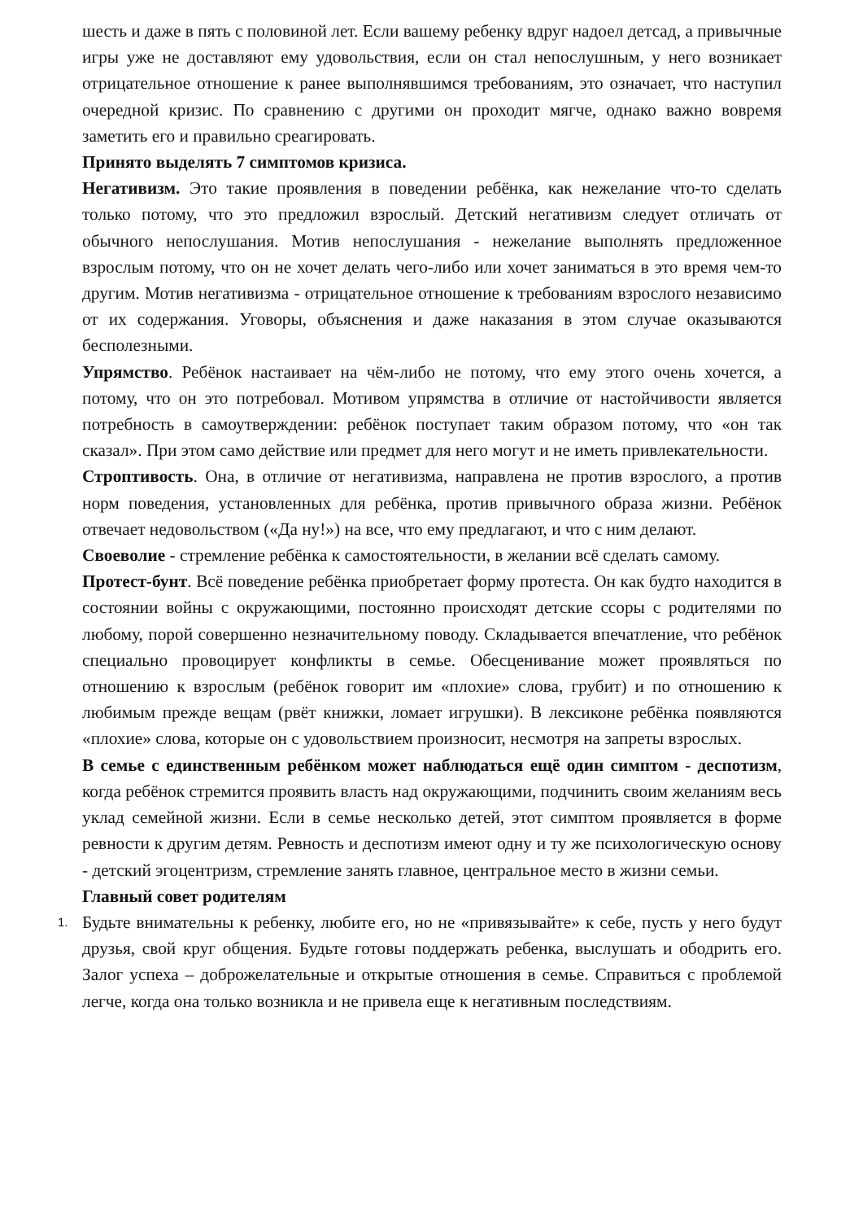шесть и даже в пять с половиной лет. Если вашему ребенку вдруг надоел детсад, а привычные игры уже не доставляют ему удовольствия, если он стал непослушным, у него возникает отрицательное отношение к ранее выполнявшимся требованиям, это означает, что наступил очередной кризис. По сравнению с другими он проходит мягче, однако важно вовремя заметить его и правильно среагировать.
Принято выделять 7 симптомов кризиса.
Негативизм. Это такие проявления в поведении ребёнка, как нежелание что-то сделать только потому, что это предложил взрослый. Детский негативизм следует отличать от обычного непослушания. Мотив непослушания - нежелание выполнять предложенное взрослым потому, что он не хочет делать чего-либо или хочет заниматься в это время чем-то другим. Мотив негативизма - отрицательное отношение к требованиям взрослого независимо от их содержания. Уговоры, объяснения и даже наказания в этом случае оказываются бесполезными.
Упрямство. Ребёнок настаивает на чём-либо не потому, что ему этого очень хочется, а потому, что он это потребовал. Мотивом упрямства в отличие от настойчивости является потребность в самоутверждении: ребёнок поступает таким образом потому, что «он так сказал». При этом само действие или предмет для него могут и не иметь привлекательности.
Строптивость. Она, в отличие от негативизма, направлена не против взрослого, а против норм поведения, установленных для ребёнка, против привычного образа жизни. Ребёнок отвечает недовольством («Да ну!») на все, что ему предлагают, и что с ним делают.
Своеволие - стремление ребёнка к самостоятельности, в желании всё сделать самому.
Протест-бунт. Всё поведение ребёнка приобретает форму протеста. Он как будто находится в состоянии войны с окружающими, постоянно происходят детские ссоры с родителями по любому, порой совершенно незначительному поводу. Складывается впечатление, что ребёнок специально провоцирует конфликты в семье. Обесценивание может проявляться по отношению к взрослым (ребёнок говорит им «плохие» слова, грубит) и по отношению к любимым прежде вещам (рвёт книжки, ломает игрушки). В лексиконе ребёнка появляются «плохие» слова, которые он с удовольствием произносит, несмотря на запреты взрослых.
В семье с единственным ребёнком может наблюдаться ещё один симптом - деспотизм, когда ребёнок стремится проявить власть над окружающими, подчинить своим желаниям весь уклад семейной жизни. Если в семье несколько детей, этот симптом проявляется в форме ревности к другим детям. Ревность и деспотизм имеют одну и ту же психологическую основу - детский эгоцентризм, стремление занять главное, центральное место в жизни семьи.
Главный совет родителям
1.
Будьте внимательны к ребенку, любите его, но не «привязывайте» к себе, пусть у него будут друзья, свой круг общения. Будьте готовы поддержать ребенка, выслушать и ободрить его. Залог успеха – доброжелательные и открытые отношения в семье. Справиться с проблемой легче, когда она только возникла и не привела еще к негативным последствиям.